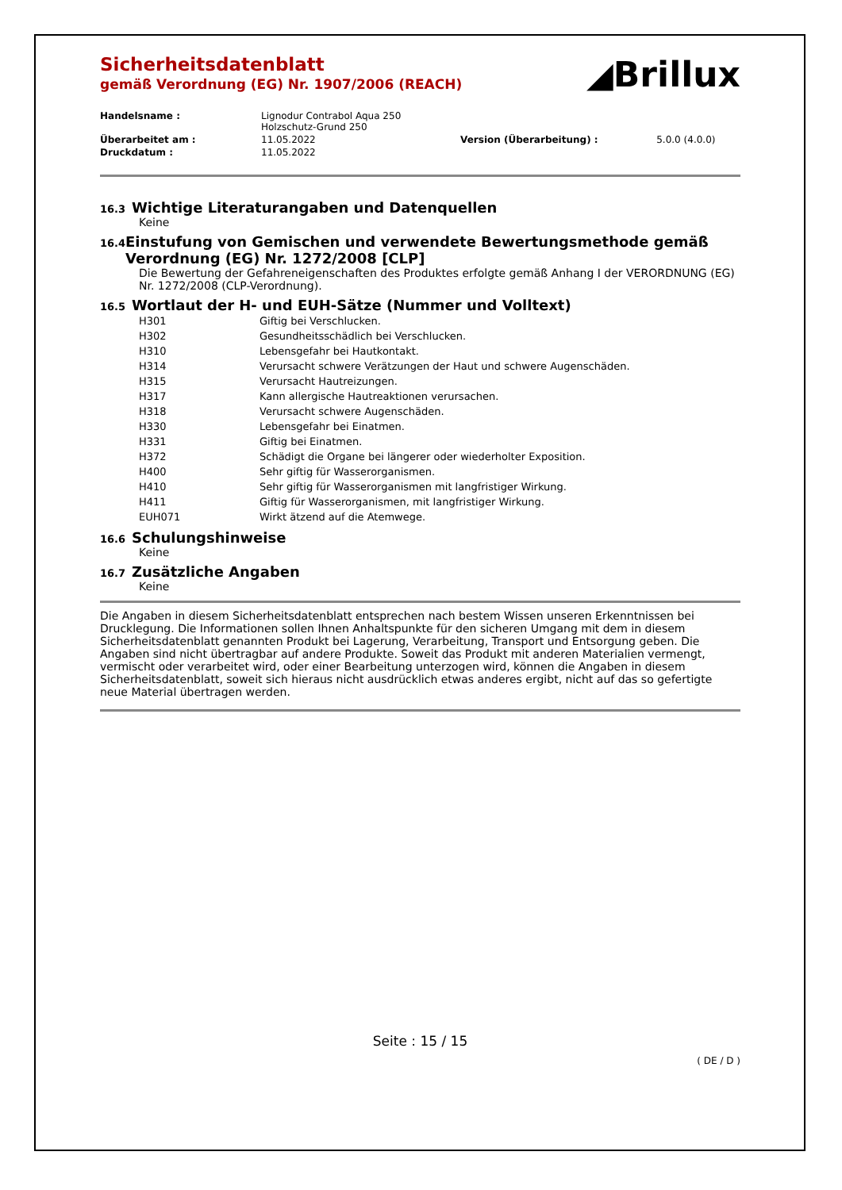◢Brillux
Sicherheitsdatenblatt
gemäß Verordnung (EG) Nr. 1907/2006 (REACH)
| Handelsname : | Lignodur Contrabol Aqua 250 Holzschutz-Grund 250 | | |
| Überarbeitet am : | 11.05.2022 | Version (Überarbeitung) : | 5.0.0 (4.0.0) |
| Druckdatum : | 11.05.2022 | | |
16.3 Wichtige Literaturangaben und Datenquellen
Keine
16.4 Einstufung von Gemischen und verwendete Bewertungsmethode gemäß Verordnung (EG) Nr. 1272/2008 [CLP]
Die Bewertung der Gefahreneigenschaften des Produktes erfolgte gemäß Anhang I der VERORDNUNG (EG) Nr. 1272/2008 (CLP-Verordnung).
16.5 Wortlaut der H- und EUH-Sätze (Nummer und Volltext)
| H301 | Giftig bei Verschlucken. |
| H302 | Gesundheitsschädlich bei Verschlucken. |
| H310 | Lebensgefahr bei Hautkontakt. |
| H314 | Verursacht schwere Verätzungen der Haut und schwere Augenschäden. |
| H315 | Verursacht Hautreizungen. |
| H317 | Kann allergische Hautreaktionen verursachen. |
| H318 | Verursacht schwere Augenschäden. |
| H330 | Lebensgefahr bei Einatmen. |
| H331 | Giftig bei Einatmen. |
| H372 | Schädigt die Organe bei längerer oder wiederholter Exposition. |
| H400 | Sehr giftig für Wasserorganismen. |
| H410 | Sehr giftig für Wasserorganismen mit langfristiger Wirkung. |
| H411 | Giftig für Wasserorganismen, mit langfristiger Wirkung. |
| EUH071 | Wirkt ätzend auf die Atemwege. |
16.6 Schulungshinweise
Keine
16.7 Zusätzliche Angaben
Keine
Die Angaben in diesem Sicherheitsdatenblatt entsprechen nach bestem Wissen unseren Erkenntnissen bei Drucklegung. Die Informationen sollen Ihnen Anhaltspunkte für den sicheren Umgang mit dem in diesem Sicherheitsdatenblatt genannten Produkt bei Lagerung, Verarbeitung, Transport und Entsorgung geben. Die Angaben sind nicht übertragbar auf andere Produkte. Soweit das Produkt mit anderen Materialien vermengt, vermischt oder verarbeitet wird, oder einer Bearbeitung unterzogen wird, können die Angaben in diesem Sicherheitsdatenblatt, soweit sich hieraus nicht ausdrücklich etwas anderes ergibt, nicht auf das so gefertigte neue Material übertragen werden.
Seite : 15 / 15
( DE / D )